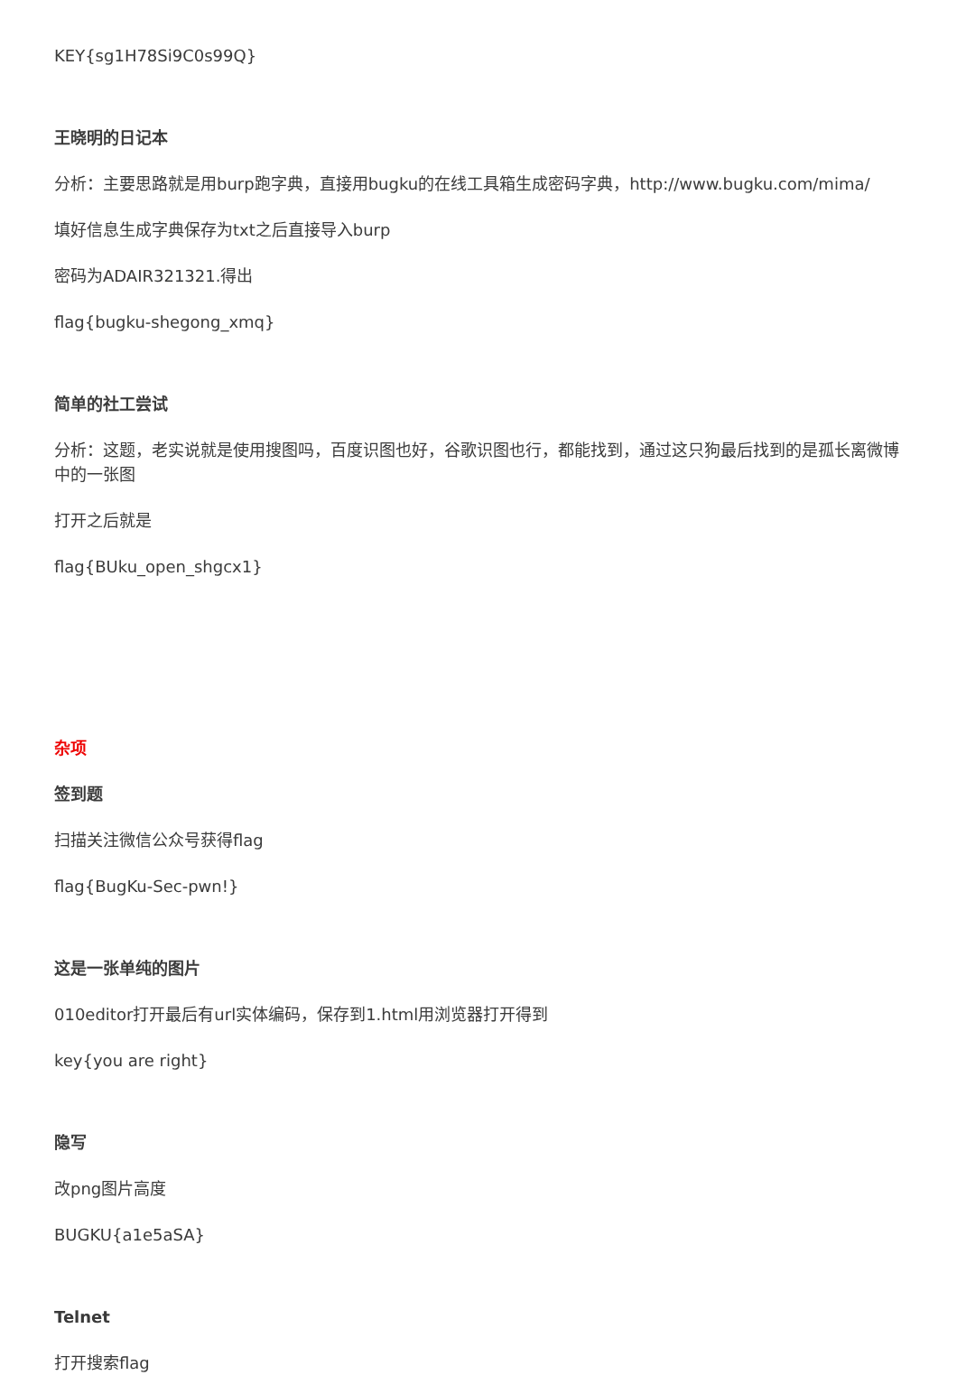KEY{sg1H78Si9C0s99Q}
王晓明的日记本
分析：主要思路就是用burp跑字典，直接用bugku的在线工具箱生成密码字典，http://www.bugku.com/mima/
填好信息生成字典保存为txt之后直接导入burp
密码为ADAIR321321.得出
flag{bugku-shegong_xmq}
简单的社工尝试
分析：这题，老实说就是使用搜图吗，百度识图也好，谷歌识图也行，都能找到，通过这只狗最后找到的是孤长离微博中的一张图
打开之后就是
flag{BUku_open_shgcx1}
杂项
签到题
扫描关注微信公众号获得flag
flag{BugKu-Sec-pwn!}
这是一张单纯的图片
010editor打开最后有url实体编码，保存到1.html用浏览器打开得到
key{you are right}
隐写
改png图片高度
BUGKU{a1e5aSA}
Telnet
打开搜索flag